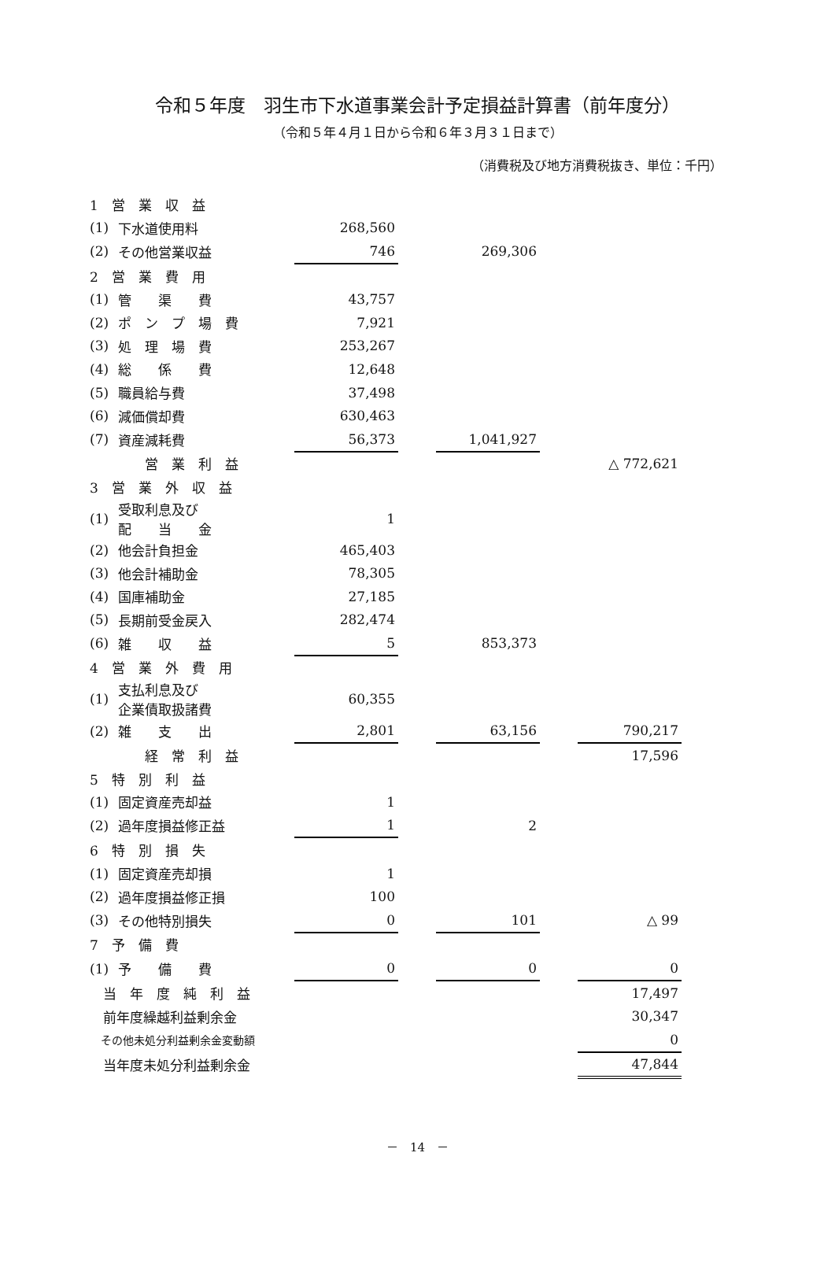令和５年度　羽生市下水道事業会計予定損益計算書（前年度分）
（令和５年４月１日から令和６年３月３１日まで）
（消費税及び地方消費税抜き、単位：千円）
| 1 営 業 収 益 | | | | | | |
| (1) | 下水道使用料 | 268,560 | | | | |
| (2) | その他営業収益 | 746 | | 269,306 | | |
| 2 営 業 費 用 | | | | | | |
| (1) | 管 渠 費 | 43,757 | | | | |
| (2) | ポ ン プ 場 費 | 7,921 | | | | |
| (3) | 処 理 場 費 | 253,267 | | | | |
| (4) | 総 係 費 | 12,648 | | | | |
| (5) | 職員給与費 | 37,498 | | | | |
| (6) | 減価償却費 | 630,463 | | | | |
| (7) | 資産減耗費 | 56,373 | | 1,041,927 | | |
| | 営 業 利 益 | | | | | △ 772,621 |
| 3 営 業 外 収 益 | | | | | | |
| (1) | 受取利息及び 配 当 金 | 1 | | | | |
| (2) | 他会計負担金 | 465,403 | | | | |
| (3) | 他会計補助金 | 78,305 | | | | |
| (4) | 国庫補助金 | 27,185 | | | | |
| (5) | 長期前受金戻入 | 282,474 | | | | |
| (6) | 雑 収 益 | 5 | | 853,373 | | |
| 4 営 業 外 費 用 | | | | | | |
| (1) | 支払利息及び 企業債取扱諸費 | 60,355 | | | | |
| (2) | 雑 支 出 | 2,801 | | 63,156 | | 790,217 |
| | 経 常 利 益 | | | | | 17,596 |
| 5 特 別 利 益 | | | | | | |
| (1) | 固定資産売却益 | 1 | | | | |
| (2) | 過年度損益修正益 | 1 | | 2 | | |
| 6 特 別 損 失 | | | | | | |
| (1) | 固定資産売却損 | 1 | | | | |
| (2) | 過年度損益修正損 | 100 | | | | |
| (3) | その他特別損失 | 0 | | 101 | | △ 99 |
| 7 予 備 費 | | | | | | |
| (1) | 予 備 費 | 0 | | 0 | | 0 |
| 当 年 度 純 利 益 | | | | | | 17,497 |
| 前年度繰越利益剰余金 | | | | | | 30,347 |
| その他未処分利益剰余金変動額 | | | | | | 0 |
| 当年度未処分利益剰余金 | | | | | | 47,844 |
－　14　－